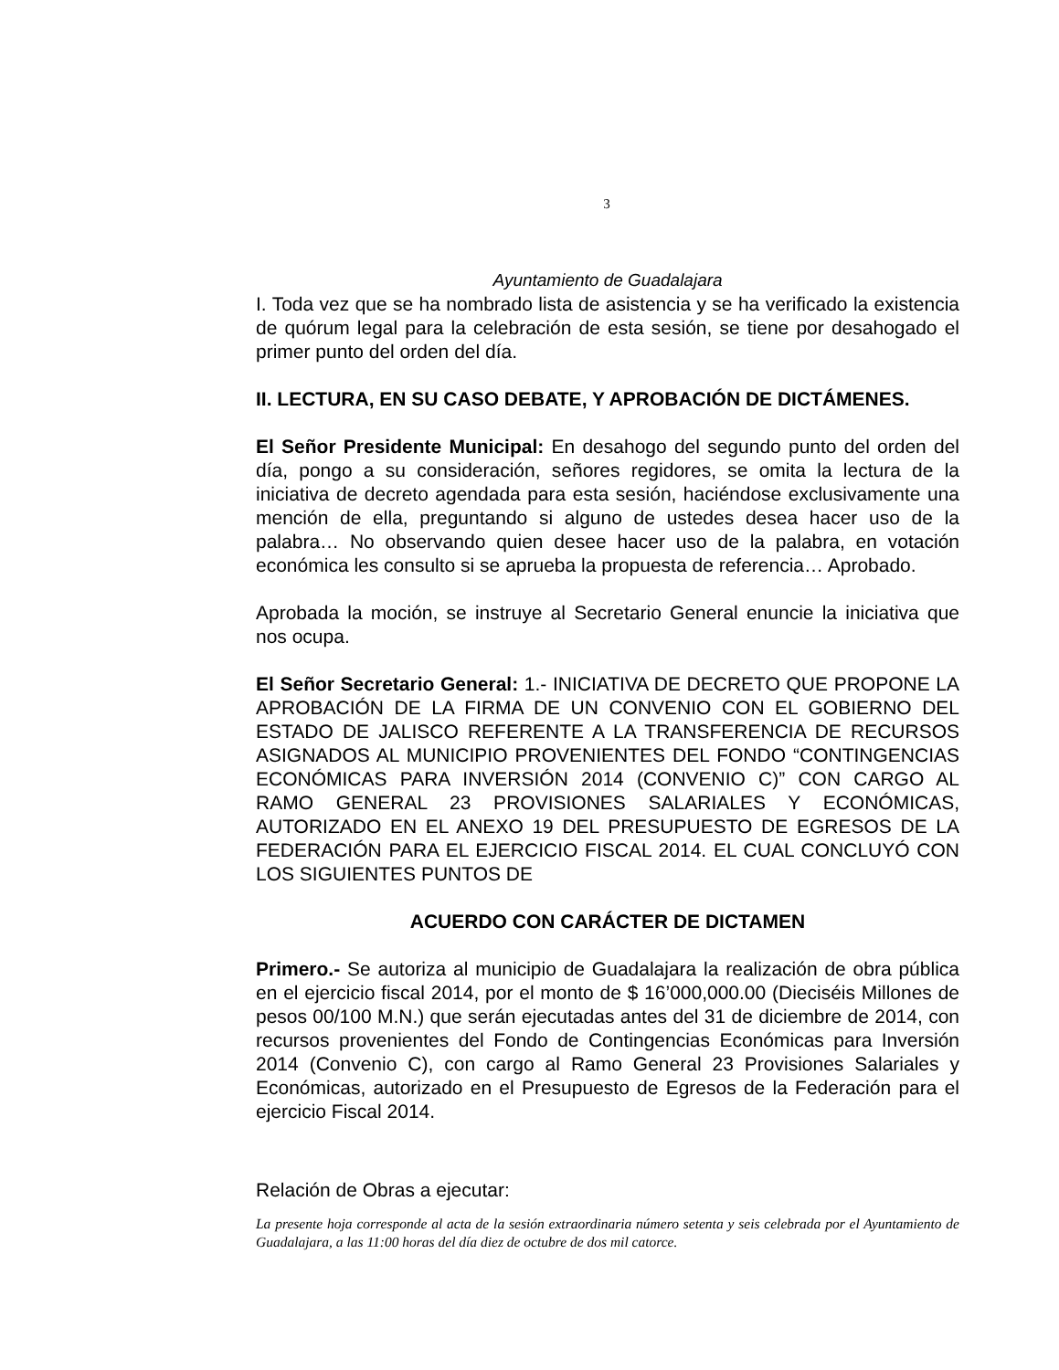3
Ayuntamiento de Guadalajara
I. Toda vez que se ha nombrado lista de asistencia y se ha verificado la existencia de quórum legal para la celebración de esta sesión, se tiene por desahogado el primer punto del orden del día.
II. LECTURA, EN SU CASO DEBATE, Y APROBACIÓN DE DICTÁMENES.
El Señor Presidente Municipal: En desahogo del segundo punto del orden del día, pongo a su consideración, señores regidores, se omita la lectura de la iniciativa de decreto agendada para esta sesión, haciéndose exclusivamente una mención de ella, preguntando si alguno de ustedes desea hacer uso de la palabra… No observando quien desee hacer uso de la palabra, en votación económica les consulto si se aprueba la propuesta de referencia… Aprobado.
Aprobada la moción, se instruye al Secretario General enuncie la iniciativa que nos ocupa.
El Señor Secretario General: 1.- INICIATIVA DE DECRETO QUE PROPONE LA APROBACIÓN DE LA FIRMA DE UN CONVENIO CON EL GOBIERNO DEL ESTADO DE JALISCO REFERENTE A LA TRANSFERENCIA DE RECURSOS ASIGNADOS AL MUNICIPIO PROVENIENTES DEL FONDO “CONTINGENCIAS ECONÓMICAS PARA INVERSIÓN 2014 (CONVENIO C)” CON CARGO AL RAMO GENERAL 23 PROVISIONES SALARIALES Y ECONÓMICAS, AUTORIZADO EN EL ANEXO 19 DEL PRESUPUESTO DE EGRESOS DE LA FEDERACIÓN PARA EL EJERCICIO FISCAL 2014. EL CUAL CONCLUYÓ CON LOS SIGUIENTES PUNTOS DE
ACUERDO CON CARÁCTER DE DICTAMEN
Primero.- Se autoriza al municipio de Guadalajara la realización de obra pública en el ejercicio fiscal 2014, por el monto de $ 16’000,000.00 (Dieciséis Millones de pesos 00/100 M.N.) que serán ejecutadas antes del 31 de diciembre de 2014, con recursos provenientes del Fondo de Contingencias Económicas para Inversión 2014 (Convenio C), con cargo al Ramo General 23 Provisiones Salariales y Económicas, autorizado en el Presupuesto de Egresos de la Federación para el ejercicio Fiscal 2014.
Relación de Obras a ejecutar:
La presente hoja corresponde al acta de la sesión extraordinaria número setenta y seis celebrada por el Ayuntamiento de Guadalajara, a las 11:00 horas del día diez de octubre de dos mil catorce.